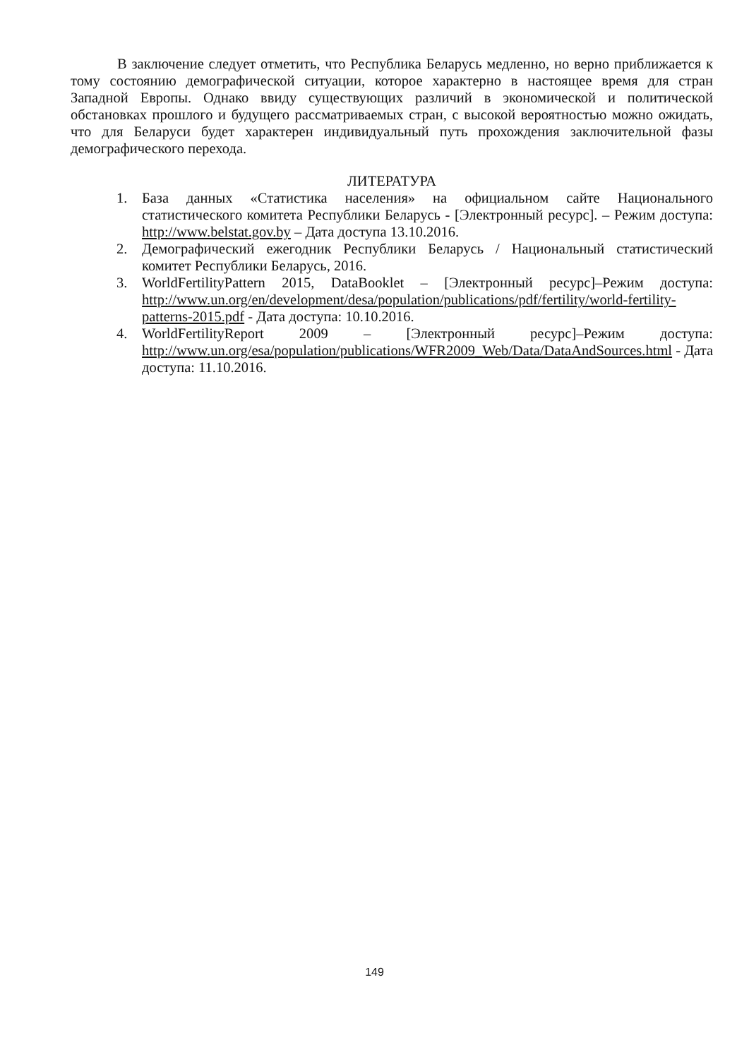В заключение следует отметить, что Республика Беларусь медленно, но верно приближается к тому состоянию демографической ситуации, которое характерно в настоящее время для стран Западной Европы. Однако ввиду существующих различий в экономической и политической обстановках прошлого и будущего рассматриваемых стран, с высокой вероятностью можно ожидать, что для Беларуси будет характерен индивидуальный путь прохождения заключительной фазы демографического перехода.
ЛИТЕРАТУРА
1. База данных «Статистика населения» на официальном сайте Национального статистического комитета Республики Беларусь - [Электронный ресурс]. – Режим доступа: http://www.belstat.gov.by – Дата доступа 13.10.2016.
2. Демографический ежегодник Республики Беларусь / Национальный статистический комитет Республики Беларусь, 2016.
3. WorldFertilityPattern 2015, DataBooklet – [Электронный ресурс]–Режим доступа: http://www.un.org/en/development/desa/population/publications/pdf/fertility/world-fertility-patterns-2015.pdf - Дата доступа: 10.10.2016.
4. WorldFertilityReport 2009 – [Электронный ресурс]–Режим доступа: http://www.un.org/esa/population/publications/WFR2009_Web/Data/DataAndSources.html - Дата доступа: 11.10.2016.
149